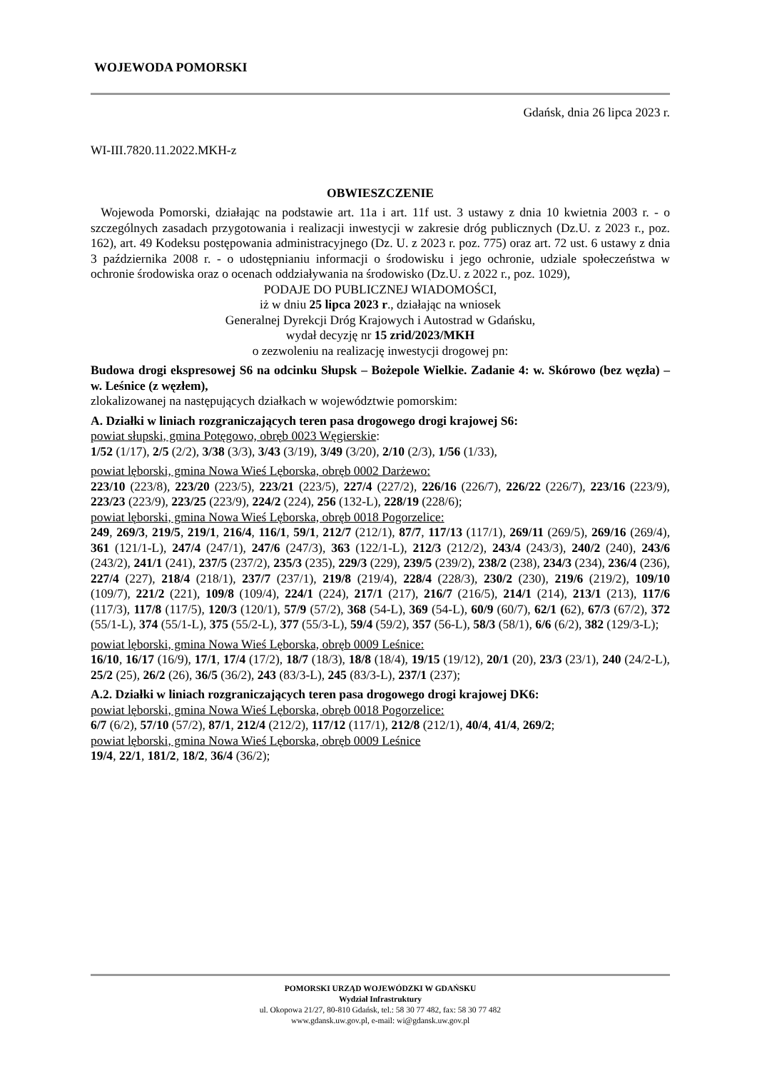WOJEWODA POMORSKI
Gdańsk, dnia 26 lipca 2023 r.
WI-III.7820.11.2022.MKH-z
OBWIESZCZENIE
Wojewoda Pomorski, działając na podstawie art. 11a i art. 11f ust. 3 ustawy z dnia 10 kwietnia 2003 r. - o szczególnych zasadach przygotowania i realizacji inwestycji w zakresie dróg publicznych (Dz.U. z 2023 r., poz. 162), art. 49 Kodeksu postępowania administracyjnego (Dz. U. z 2023 r. poz. 775) oraz art. 72 ust. 6 ustawy z dnia 3 października 2008 r. - o udostępnianiu informacji o środowisku i jego ochronie, udziale społeczeństwa w ochronie środowiska oraz o ocenach oddziaływania na środowisko (Dz.U. z 2022 r., poz. 1029),
PODAJE DO PUBLICZNEJ WIADOMOŚCI,
iż w dniu 25 lipca 2023 r., działając na wniosek
Generalnej Dyrekcji Dróg Krajowych i Autostrad w Gdańsku,
wydał decyzję nr 15 zrid/2023/MKH
o zezwoleniu na realizację inwestycji drogowej pn:
Budowa drogi ekspresowej S6 na odcinku Słupsk – Bożepole Wielkie. Zadanie 4: w. Skórowo (bez węzła) – w. Leśnice (z węzłem),
zlokalizowanej na następujących działkach w województwie pomorskim:
A. Działki w liniach rozgraniczających teren pasa drogowego drogi krajowej S6:
powiat słupski, gmina Potęgowo, obręb 0023 Węgierskie:
1/52 (1/17), 2/5 (2/2), 3/38 (3/3), 3/43 (3/19), 3/49 (3/20), 2/10 (2/3), 1/56 (1/33),
powiat lęborski, gmina Nowa Wieś Lęborska, obręb 0002 Darżewo:
223/10 (223/8), 223/20 (223/5), 223/21 (223/5), 227/4 (227/2), 226/16 (226/7), 226/22 (226/7), 223/16 (223/9), 223/23 (223/9), 223/25 (223/9), 224/2 (224), 256 (132-L), 228/19 (228/6);
powiat lęborski, gmina Nowa Wieś Lęborska, obręb 0018 Pogorzelice:
249, 269/3, 219/5, 219/1, 216/4, 116/1, 59/1, 212/7 (212/1), 87/7, 117/13 (117/1), 269/11 (269/5), 269/16 (269/4), 361 (121/1-L), 247/4 (247/1), 247/6 (247/3), 363 (122/1-L), 212/3 (212/2), 243/4 (243/3), 240/2 (240), 243/6 (243/2), 241/1 (241), 237/5 (237/2), 235/3 (235), 229/3 (229), 239/5 (239/2), 238/2 (238), 234/3 (234), 236/4 (236), 227/4 (227), 218/4 (218/1), 237/7 (237/1), 219/8 (219/4), 228/4 (228/3), 230/2 (230), 219/6 (219/2), 109/10 (109/7), 221/2 (221), 109/8 (109/4), 224/1 (224), 217/1 (217), 216/7 (216/5), 214/1 (214), 213/1 (213), 117/6 (117/3), 117/8 (117/5), 120/3 (120/1), 57/9 (57/2), 368 (54-L), 369 (54-L), 60/9 (60/7), 62/1 (62), 67/3 (67/2), 372 (55/1-L), 374 (55/1-L), 375 (55/2-L), 377 (55/3-L), 59/4 (59/2), 357 (56-L), 58/3 (58/1), 6/6 (6/2), 382 (129/3-L);
powiat lęborski, gmina Nowa Wieś Lęborska, obręb 0009 Leśnice:
16/10, 16/17 (16/9), 17/1, 17/4 (17/2), 18/7 (18/3), 18/8 (18/4), 19/15 (19/12), 20/1 (20), 23/3 (23/1), 240 (24/2-L), 25/2 (25), 26/2 (26), 36/5 (36/2), 243 (83/3-L), 245 (83/3-L), 237/1 (237);
A.2. Działki w liniach rozgraniczających teren pasa drogowego drogi krajowej DK6:
powiat lęborski, gmina Nowa Wieś Lęborska, obręb 0018 Pogorzelice:
6/7 (6/2), 57/10 (57/2), 87/1, 212/4 (212/2), 117/12 (117/1), 212/8 (212/1), 40/4, 41/4, 269/2;
powiat lęborski, gmina Nowa Wieś Lęborska, obręb 0009 Leśnice
19/4, 22/1, 181/2, 18/2, 36/4 (36/2);
POMORSKI URZĄD WOJEWÓDZKI W GDAŃSKU
Wydział Infrastruktury
ul. Okopowa 21/27, 80-810 Gdańsk, tel.: 58 30 77 482, fax: 58 30 77 482
www.gdansk.uw.gov.pl, e-mail: wi@gdansk.uw.gov.pl